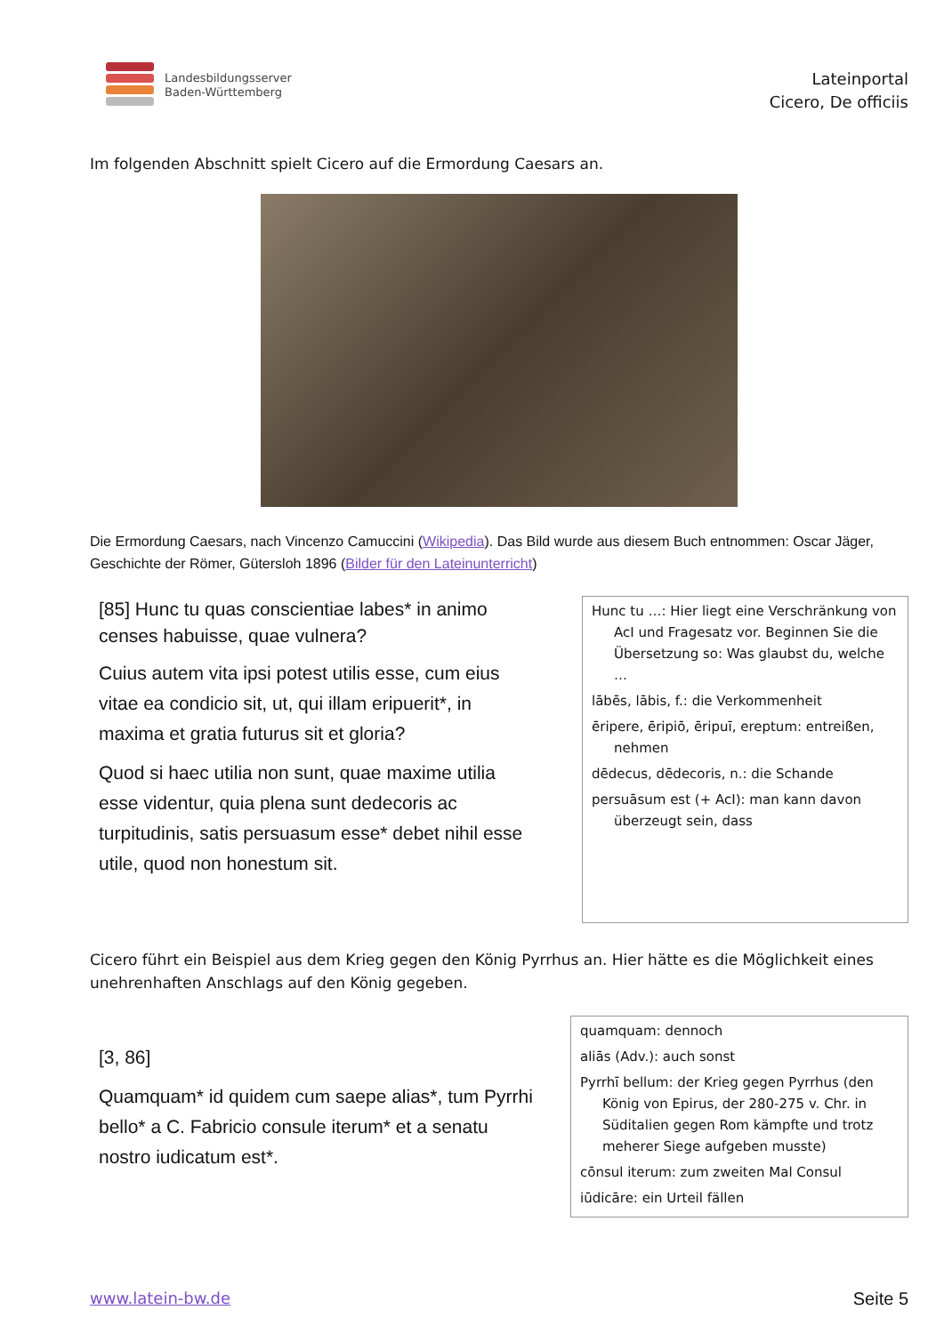Landesbildungsserver
Baden-Württemberg
Lateinportal
Cicero, De officiis
Im folgenden Abschnitt spielt Cicero auf die Ermordung Caesars an.
Die Ermordung Caesars, nach Vincenzo Camuccini (Wikipedia). Das Bild wurde aus diesem Buch entnommen: Oscar Jäger, Geschichte der Römer, Gütersloh 1896 (Bilder für den Lateinunterricht)
[85] Hunc tu quas conscientiae labes* in animo censes habuisse, quae vulnera?
Cuius autem vita ipsi potest utilis esse, cum eius vitae ea condicio sit, ut, qui illam eripuerit*, in maxima et gratia futurus sit et gloria?
Quod si haec utilia non sunt, quae maxime utilia esse videntur, quia plena sunt dedecoris ac turpitudinis, satis persuasum esse* debet nihil esse utile, quod non honestum sit.
Hunc tu …: Hier liegt eine Verschränkung von AcI und Fragesatz vor. Beginnen Sie die Übersetzung so: Was glaubst du, welche …
lābēs, lābis, f.: die Verkommenheit
ēripere, ēripiō, ēripuī, ereptum: entreißen, nehmen
dēdecus, dēdecoris, n.: die Schande
persuāsum est (+ AcI): man kann davon überzeugt sein, dass
Cicero führt ein Beispiel aus dem Krieg gegen den König Pyrrhus an. Hier hätte es die Möglichkeit eines unehrenhaften Anschlags auf den König gegeben.
[3, 86]
Quamquam* id quidem cum saepe alias*, tum Pyrrhi bello* a C. Fabricio consule iterum* et a senatu nostro iudicatum est*.
quamquam: dennoch
aliās (Adv.): auch sonst
Pyrrhī bellum: der Krieg gegen Pyrrhus (den König von Epirus, der 280-275 v. Chr. in Süditalien gegen Rom kämpfte und trotz meherer Siege aufgeben musste)
cōnsul iterum: zum zweiten Mal Consul
iūdicāre: ein Urteil fällen
www.latein-bw.de Seite 5